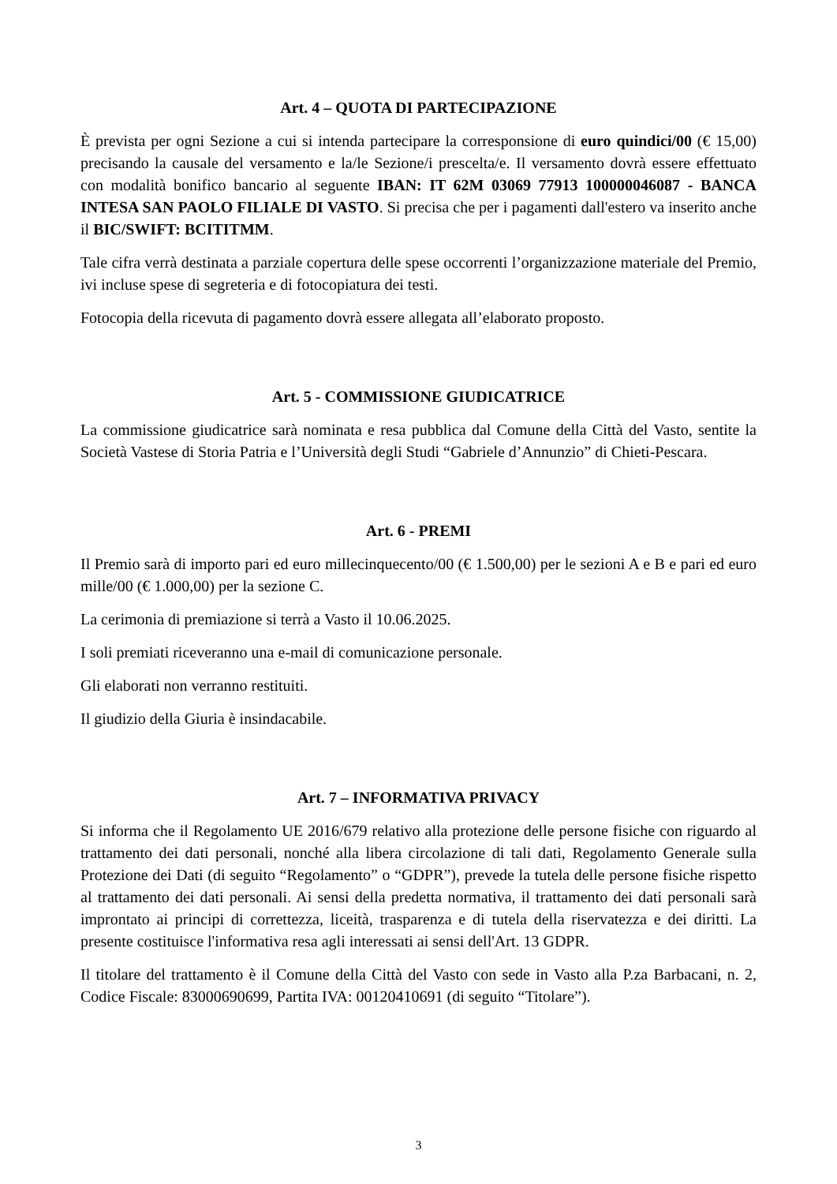Art. 4 – QUOTA DI PARTECIPAZIONE
È prevista per ogni Sezione a cui si intenda partecipare la corresponsione di euro quindici/00 (€ 15,00) precisando la causale del versamento e la/le Sezione/i prescelta/e. Il versamento dovrà essere effettuato con modalità bonifico bancario al seguente IBAN: IT 62M 03069 77913 100000046087 - BANCA INTESA SAN PAOLO FILIALE DI VASTO. Si precisa che per i pagamenti dall'estero va inserito anche il BIC/SWIFT: BCITITMM.
Tale cifra verrà destinata a parziale copertura delle spese occorrenti l’organizzazione materiale del Premio, ivi incluse spese di segreteria e di fotocopiatura dei testi.
Fotocopia della ricevuta di pagamento dovrà essere allegata all’elaborato proposto.
Art. 5 - COMMISSIONE GIUDICATRICE
La commissione giudicatrice sarà nominata e resa pubblica dal Comune della Città del Vasto, sentite la Società Vastese di Storia Patria e l’Università degli Studi “Gabriele d’Annunzio” di Chieti-Pescara.
Art. 6 - PREMI
Il Premio sarà di importo pari ed euro millecinquecento/00 (€ 1.500,00) per le sezioni A e B e pari ed euro mille/00 (€ 1.000,00) per la sezione C.
La cerimonia di premiazione si terrà a Vasto il 10.06.2025.
I soli premiati riceveranno una e-mail di comunicazione personale.
Gli elaborati non verranno restituiti.
Il giudizio della Giuria è insindacabile.
Art. 7 – INFORMATIVA PRIVACY
Si informa che il Regolamento UE 2016/679 relativo alla protezione delle persone fisiche con riguardo al trattamento dei dati personali, nonché alla libera circolazione di tali dati, Regolamento Generale sulla Protezione dei Dati (di seguito “Regolamento” o “GDPR”), prevede la tutela delle persone fisiche rispetto al trattamento dei dati personali. Ai sensi della predetta normativa, il trattamento dei dati personali sarà improntato ai principi di correttezza, liceità, trasparenza e di tutela della riservatezza e dei diritti. La presente costituisce l'informativa resa agli interessati ai sensi dell'Art. 13 GDPR.
Il titolare del trattamento è il Comune della Città del Vasto con sede in Vasto alla P.za Barbacani, n. 2, Codice Fiscale: 83000690699, Partita IVA: 00120410691 (di seguito “Titolare”).
3